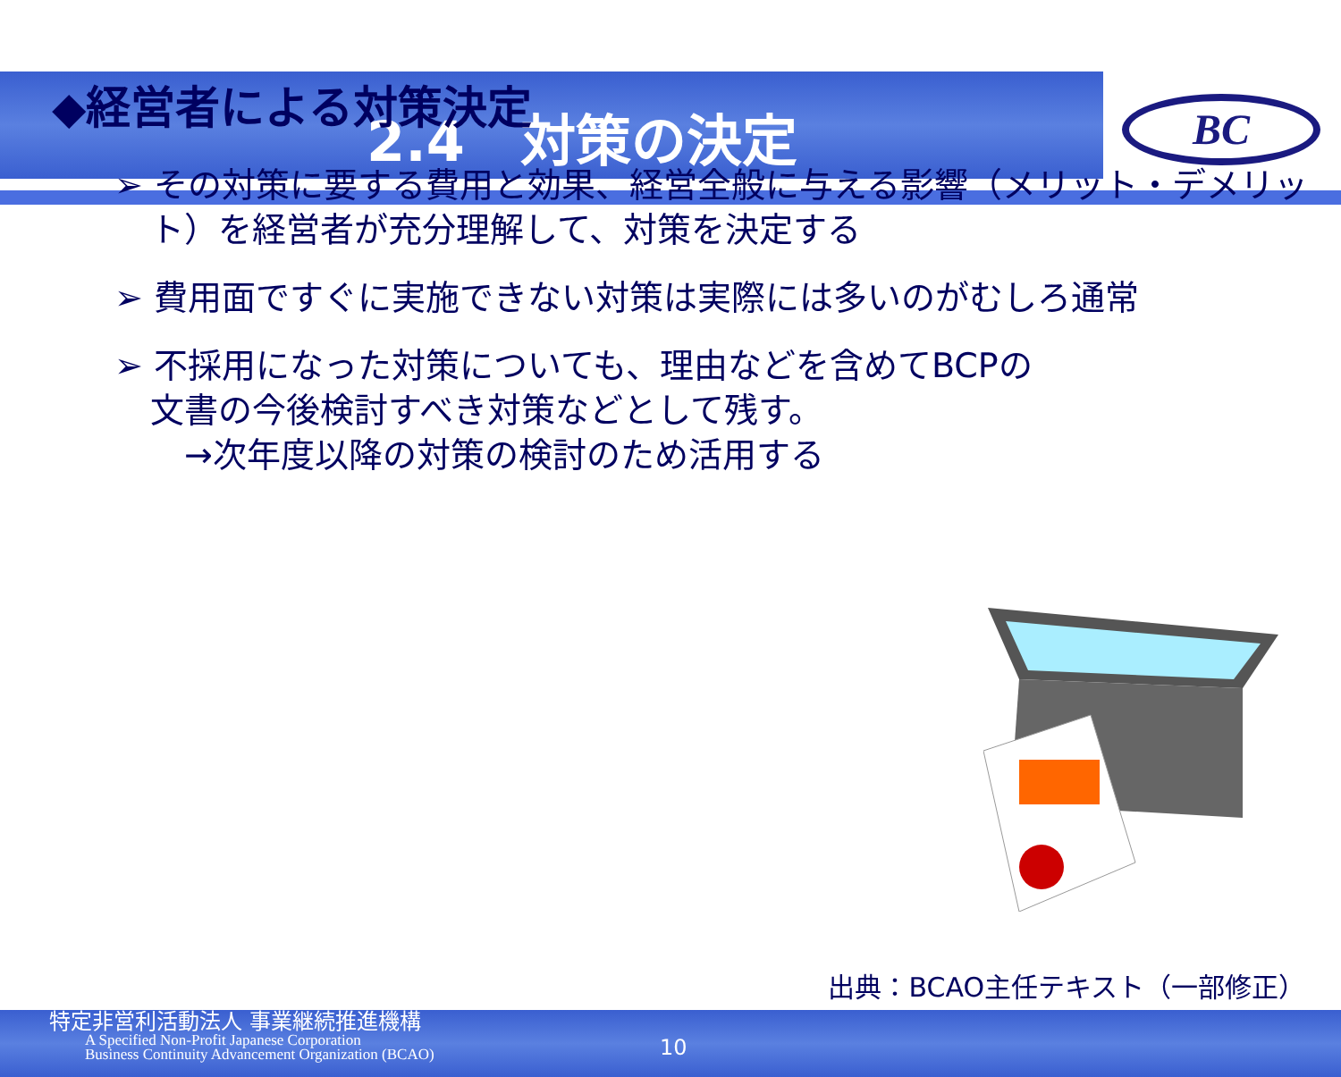2.4　対策の決定
BC
◆経営者による対策決定
➢ その対策に要する費用と効果、経営全般に与える影響（メリット・デメリット）を経営者が充分理解して、対策を決定する
➢ 費用面ですぐに実施できない対策は実際には多いのがむしろ通常
➢ 不採用になった対策についても、理由などを含めてBCPの文書の今後検討すべき対策などとして残す。
　→次年度以降の対策の検討のため活用する
出典：BCAO主任テキスト（一部修正）
特定非営利活動法人 事業継続推進機構
A Specified Non-Profit Japanese Corporation
Business Continuity Advancement Organization (BCAO)
10